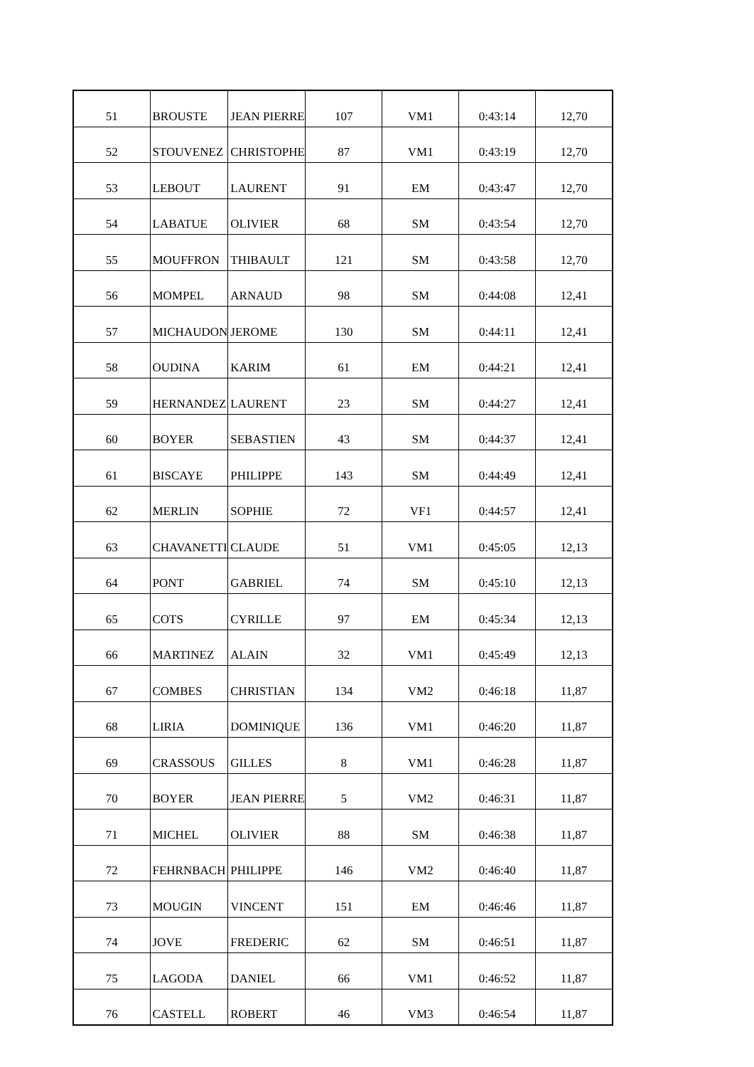| 51 | BROUSTE | JEAN PIERRE | 107 | VM1 | 0:43:14 | 12,70 |
| 52 | STOUVENEZ | CHRISTOPHE | 87 | VM1 | 0:43:19 | 12,70 |
| 53 | LEBOUT | LAURENT | 91 | EM | 0:43:47 | 12,70 |
| 54 | LABATUE | OLIVIER | 68 | SM | 0:43:54 | 12,70 |
| 55 | MOUFFRON | THIBAULT | 121 | SM | 0:43:58 | 12,70 |
| 56 | MOMPEL | ARNAUD | 98 | SM | 0:44:08 | 12,41 |
| 57 | MICHAUDON | JEROME | 130 | SM | 0:44:11 | 12,41 |
| 58 | OUDINA | KARIM | 61 | EM | 0:44:21 | 12,41 |
| 59 | HERNANDEZ | LAURENT | 23 | SM | 0:44:27 | 12,41 |
| 60 | BOYER | SEBASTIEN | 43 | SM | 0:44:37 | 12,41 |
| 61 | BISCAYE | PHILIPPE | 143 | SM | 0:44:49 | 12,41 |
| 62 | MERLIN | SOPHIE | 72 | VF1 | 0:44:57 | 12,41 |
| 63 | CHAVANETTI | CLAUDE | 51 | VM1 | 0:45:05 | 12,13 |
| 64 | PONT | GABRIEL | 74 | SM | 0:45:10 | 12,13 |
| 65 | COTS | CYRILLE | 97 | EM | 0:45:34 | 12,13 |
| 66 | MARTINEZ | ALAIN | 32 | VM1 | 0:45:49 | 12,13 |
| 67 | COMBES | CHRISTIAN | 134 | VM2 | 0:46:18 | 11,87 |
| 68 | LIRIA | DOMINIQUE | 136 | VM1 | 0:46:20 | 11,87 |
| 69 | CRASSOUS | GILLES | 8 | VM1 | 0:46:28 | 11,87 |
| 70 | BOYER | JEAN PIERRE | 5 | VM2 | 0:46:31 | 11,87 |
| 71 | MICHEL | OLIVIER | 88 | SM | 0:46:38 | 11,87 |
| 72 | FEHRNBACH | PHILIPPE | 146 | VM2 | 0:46:40 | 11,87 |
| 73 | MOUGIN | VINCENT | 151 | EM | 0:46:46 | 11,87 |
| 74 | JOVE | FREDERIC | 62 | SM | 0:46:51 | 11,87 |
| 75 | LAGODA | DANIEL | 66 | VM1 | 0:46:52 | 11,87 |
| 76 | CASTELL | ROBERT | 46 | VM3 | 0:46:54 | 11,87 |